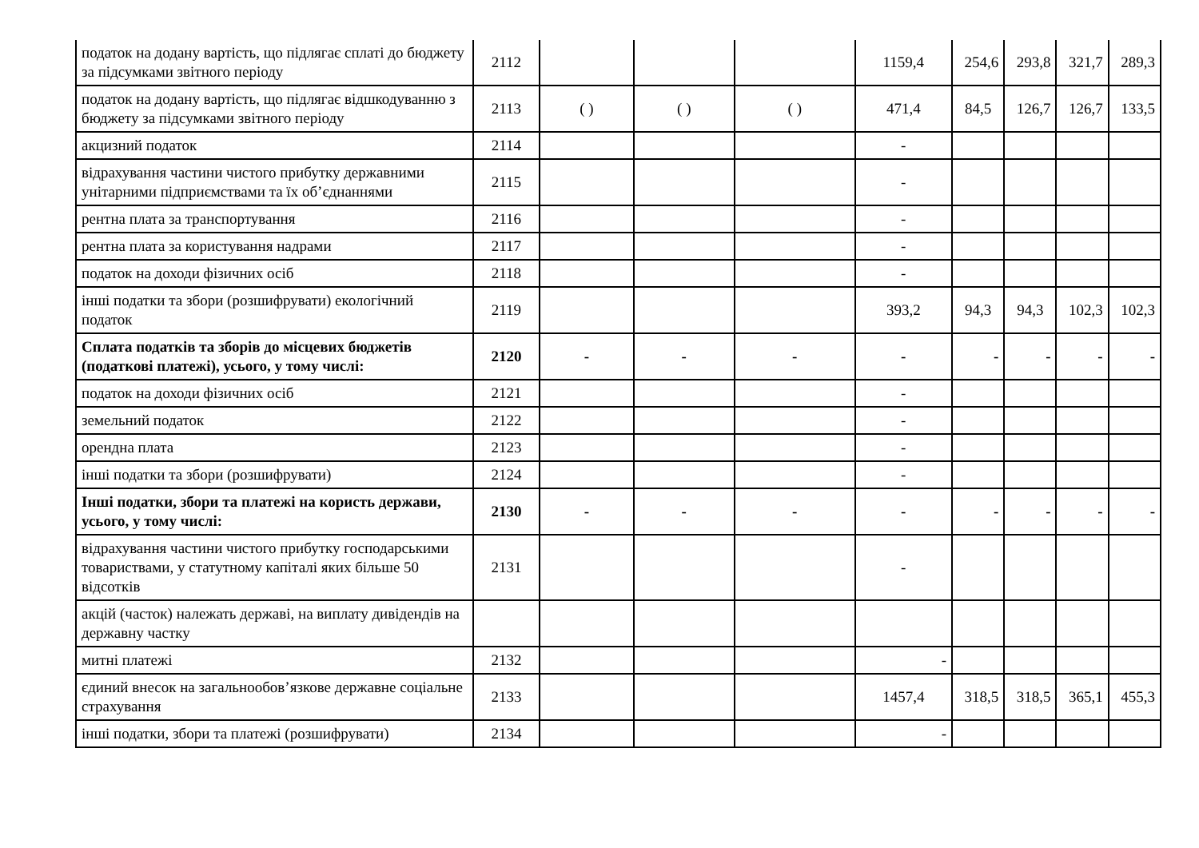| податок на додану вартість, що підлягає сплаті до бюджету за підсумками звітного періоду | 2112 | | | | 1159,4 | 254,6 | 293,8 | 321,7 | 289,3 |
| податок на додану вартість, що підлягає відшкодуванню з бюджету за підсумками звітного періоду | 2113 | ( ) | ( ) | ( ) | 471,4 | 84,5 | 126,7 | 126,7 | 133,5 |
| акцизний податок | 2114 | | | | - | | | | |
| відрахування частини чистого прибутку державними унітарними підприємствами та їх об’єднаннями | 2115 | | | | - | | | | |
| рентна плата за транспортування | 2116 | | | | - | | | | |
| рентна плата за користування надрами | 2117 | | | | - | | | | |
| податок на доходи фізичних осіб | 2118 | | | | - | | | | |
| інші податки та збори (розшифрувати) екологічний податок | 2119 | | | | 393,2 | 94,3 | 94,3 | 102,3 | 102,3 |
| Сплата податків та зборів до місцевих бюджетів (податкові платежі), усього, у тому числі: | 2120 | - | - | - | - | - | - | - | - |
| податок на доходи фізичних осіб | 2121 | | | | - | | | | |
| земельний податок | 2122 | | | | - | | | | |
| орендна плата | 2123 | | | | - | | | | |
| інші податки та збори (розшифрувати) | 2124 | | | | - | | | | |
| Інші податки, збори та платежі на користь держави, усього, у тому числі: | 2130 | - | - | - | - | - | - | - | - |
| відрахування частини чистого прибутку господарськими товариствами, у статутному капіталі яких більше 50 відсотків | 2131 | | | | - | | | | |
| акцій (часток) належать державі, на виплату дивідендів на державну частку | | | | | | | | | |
| митні платежі | 2132 | | | | - | | | | |
| єдиний внесок на загальнообов’язкове державне соціальне страхування | 2133 | | | | 1457,4 | 318,5 | 318,5 | 365,1 | 455,3 |
| інші податки, збори та платежі (розшифрувати) | 2134 | | | | - | | | | |